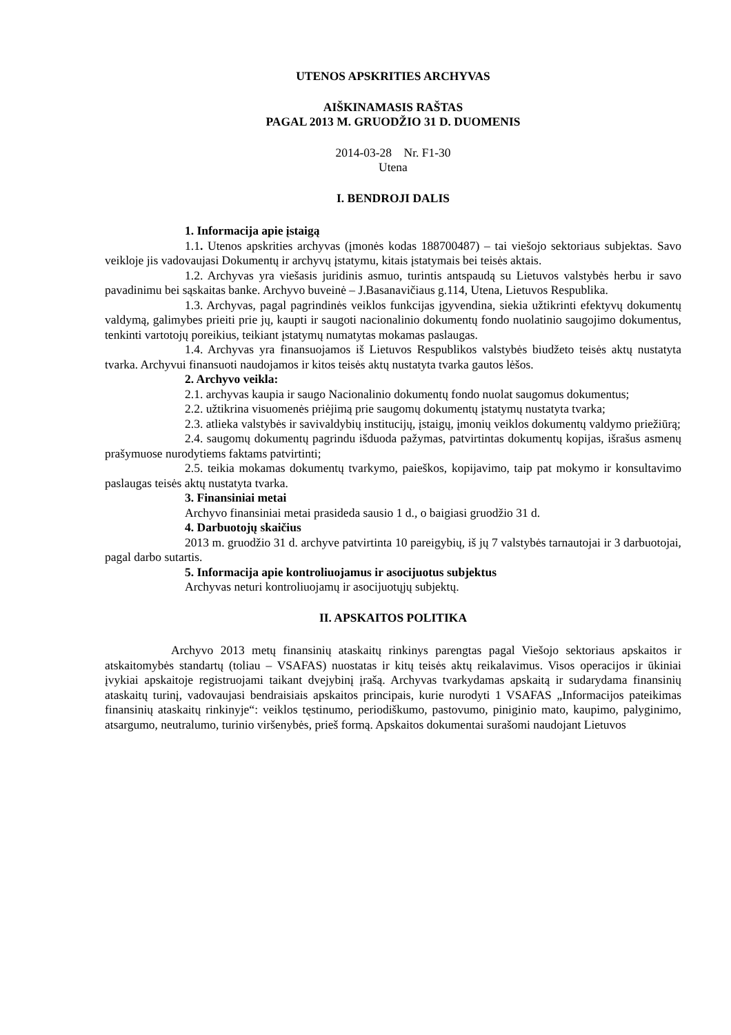UTENOS APSKRITIES ARCHYVAS
AIŠKINAMASIS RAŠTAS
PAGAL 2013 M. GRUODŽIO 31 D. DUOMENIS
2014-03-28 Nr. F1-30
Utena
I. BENDROJI DALIS
1. Informacija apie įstaigą
1.1. Utenos apskrities archyvas (įmonės kodas 188700487) – tai viešojo sektoriaus subjektas. Savo veikloje jis vadovaujasi Dokumentų ir archyvų įstatymu, kitais įstatymais bei teisės aktais.
1.2. Archyvas yra viešasis juridinis asmuo, turintis antspaudą su Lietuvos valstybės herbu ir savo pavadinimu bei sąskaitas banke. Archyvo buveinė – J.Basanavičiaus g.114, Utena, Lietuvos Respublika.
1.3. Archyvas, pagal pagrindinės veiklos funkcijas įgyvendina, siekia užtikrinti efektyvų dokumentų valdymą, galimybes prieiti prie jų, kaupti ir saugoti nacionalinio dokumentų fondo nuolatinio saugojimo dokumentus, tenkinti vartotojų poreikius, teikiant įstatymų numatytas mokamas paslaugas.
1.4. Archyvas yra finansuojamos iš Lietuvos Respublikos valstybės biudžeto teisės aktų nustatyta tvarka. Archyvui finansuoti naudojamos ir kitos teisės aktų nustatyta tvarka gautos lėšos.
2. Archyvo veikla:
2.1. archyvas kaupia ir saugo Nacionalinio dokumentų fondo nuolat saugomus dokumentus;
2.2. užtikrina visuomenės priėjimą prie saugomų dokumentų įstatymų nustatyta tvarka;
2.3. atlieka valstybės ir savivaldybių institucijų, įstaigų, įmonių veiklos dokumentų valdymo priežiūrą;
2.4. saugomų dokumentų pagrindu išduoda pažymas, patvirtintas dokumentų kopijas, išrašus asmenų prašymuose nurodytiems faktams patvirtinti;
2.5. teikia mokamas dokumentų tvarkymo, paieškos, kopijavimo, taip pat mokymo ir konsultavimo paslaugas teisės aktų nustatyta tvarka.
3. Finansiniai metai
Archyvo finansiniai metai prasideda sausio 1 d., o baigiasi gruodžio 31 d.
4. Darbuotojų skaičius
2013 m. gruodžio 31 d. archyve patvirtinta 10 pareigybių, iš jų 7 valstybės tarnautojai ir 3 darbuotojai, pagal darbo sutartis.
5. Informacija apie kontroliuojamus ir asocijuotus subjektus
Archyvas neturi kontroliuojamų ir asocijuotųjų subjektų.
II. APSKAITOS POLITIKA
Archyvo 2013 metų finansinių ataskaitų rinkinys parengtas pagal Viešojo sektoriaus apskaitos ir atskaitomybės standartų (toliau – VSAFAS) nuostatas ir kitų teisės aktų reikalavimus. Visos operacijos ir ūkiniai įvykiai apskaitoje registruojami taikant dvejybinį įrašą. Archyvas tvarkydamas apskaitą ir sudarydama finansinių ataskaitų turinį, vadovaujasi bendraisiais apskaitos principais, kurie nurodyti 1 VSAFAS „Informacijos pateikimas finansinių ataskaitų rinkinyje“: veiklos tęstinumo, periodiškumo, pastovumo, piniginio mato, kaupimo, palyginimo, atsargumo, neutralumo, turinio viršenybės, prieš formą. Apskaitos dokumentai surašomi naudojant Lietuvos